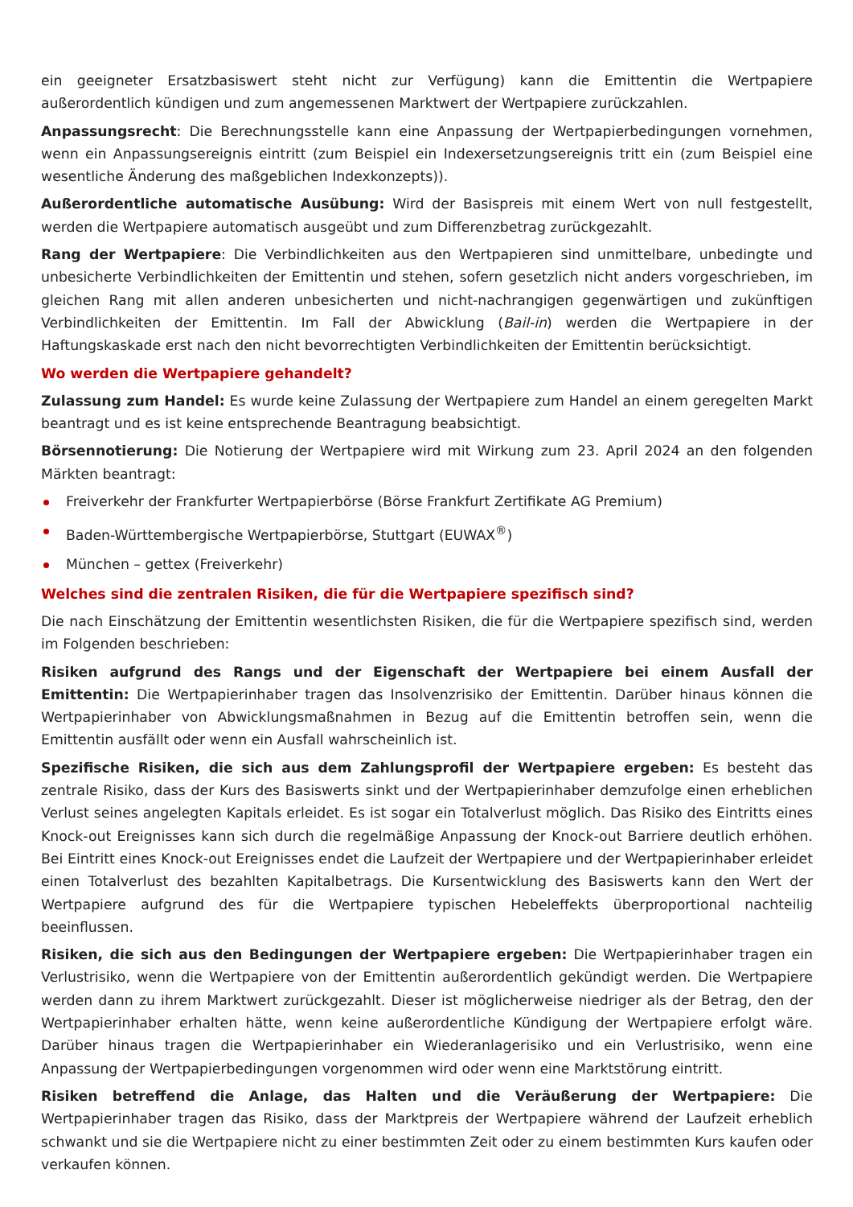ein geeigneter Ersatzbasiswert steht nicht zur Verfügung) kann die Emittentin die Wertpapiere außerordentlich kündigen und zum angemessenen Marktwert der Wertpapiere zurückzahlen.
Anpassungsrecht: Die Berechnungsstelle kann eine Anpassung der Wertpapierbedingungen vornehmen, wenn ein Anpassungsereignis eintritt (zum Beispiel ein Indexersetzungsereignis tritt ein (zum Beispiel eine wesentliche Änderung des maßgeblichen Indexkonzepts)).
Außerordentliche automatische Ausübung: Wird der Basispreis mit einem Wert von null festgestellt, werden die Wertpapiere automatisch ausgeübt und zum Differenzbetrag zurückgezahlt.
Rang der Wertpapiere: Die Verbindlichkeiten aus den Wertpapieren sind unmittelbare, unbedingte und unbesicherte Verbindlichkeiten der Emittentin und stehen, sofern gesetzlich nicht anders vorgeschrieben, im gleichen Rang mit allen anderen unbesicherten und nicht-nachrangigen gegenwärtigen und zukünftigen Verbindlichkeiten der Emittentin. Im Fall der Abwicklung (Bail-in) werden die Wertpapiere in der Haftungskaskade erst nach den nicht bevorrechtigten Verbindlichkeiten der Emittentin berücksichtigt.
Wo werden die Wertpapiere gehandelt?
Zulassung zum Handel: Es wurde keine Zulassung der Wertpapiere zum Handel an einem geregelten Markt beantragt und es ist keine entsprechende Beantragung beabsichtigt.
Börsennotierung: Die Notierung der Wertpapiere wird mit Wirkung zum 23. April 2024 an den folgenden Märkten beantragt:
Freiverkehr der Frankfurter Wertpapierbörse (Börse Frankfurt Zertifikate AG Premium)
Baden-Württembergische Wertpapierbörse, Stuttgart (EUWAX<sup>®</sup>)
München – gettex (Freiverkehr)
Welches sind die zentralen Risiken, die für die Wertpapiere spezifisch sind?
Die nach Einschätzung der Emittentin wesentlichsten Risiken, die für die Wertpapiere spezifisch sind, werden im Folgenden beschrieben:
Risiken aufgrund des Rangs und der Eigenschaft der Wertpapiere bei einem Ausfall der Emittentin: Die Wertpapierinhaber tragen das Insolvenzrisiko der Emittentin. Darüber hinaus können die Wertpapierinhaber von Abwicklungsmaßnahmen in Bezug auf die Emittentin betroffen sein, wenn die Emittentin ausfällt oder wenn ein Ausfall wahrscheinlich ist.
Spezifische Risiken, die sich aus dem Zahlungsprofil der Wertpapiere ergeben: Es besteht das zentrale Risiko, dass der Kurs des Basiswerts sinkt und der Wertpapierinhaber demzufolge einen erheblichen Verlust seines angelegten Kapitals erleidet. Es ist sogar ein Totalverlust möglich. Das Risiko des Eintritts eines Knock-out Ereignisses kann sich durch die regelmäßige Anpassung der Knock-out Barriere deutlich erhöhen. Bei Eintritt eines Knock-out Ereignisses endet die Laufzeit der Wertpapiere und der Wertpapierinhaber erleidet einen Totalverlust des bezahlten Kapitalbetrags. Die Kursentwicklung des Basiswerts kann den Wert der Wertpapiere aufgrund des für die Wertpapiere typischen Hebeleffekts überproportional nachteilig beeinflussen.
Risiken, die sich aus den Bedingungen der Wertpapiere ergeben: Die Wertpapierinhaber tragen ein Verlustrisiko, wenn die Wertpapiere von der Emittentin außerordentlich gekündigt werden. Die Wertpapiere werden dann zu ihrem Marktwert zurückgezahlt. Dieser ist möglicherweise niedriger als der Betrag, den der Wertpapierinhaber erhalten hätte, wenn keine außerordentliche Kündigung der Wertpapiere erfolgt wäre. Darüber hinaus tragen die Wertpapierinhaber ein Wiederanlagerisiko und ein Verlustrisiko, wenn eine Anpassung der Wertpapierbedingungen vorgenommen wird oder wenn eine Marktstörung eintritt.
Risiken betreffend die Anlage, das Halten und die Veräußerung der Wertpapiere: Die Wertpapierinhaber tragen das Risiko, dass der Marktpreis der Wertpapiere während der Laufzeit erheblich schwankt und sie die Wertpapiere nicht zu einer bestimmten Zeit oder zu einem bestimmten Kurs kaufen oder verkaufen können.